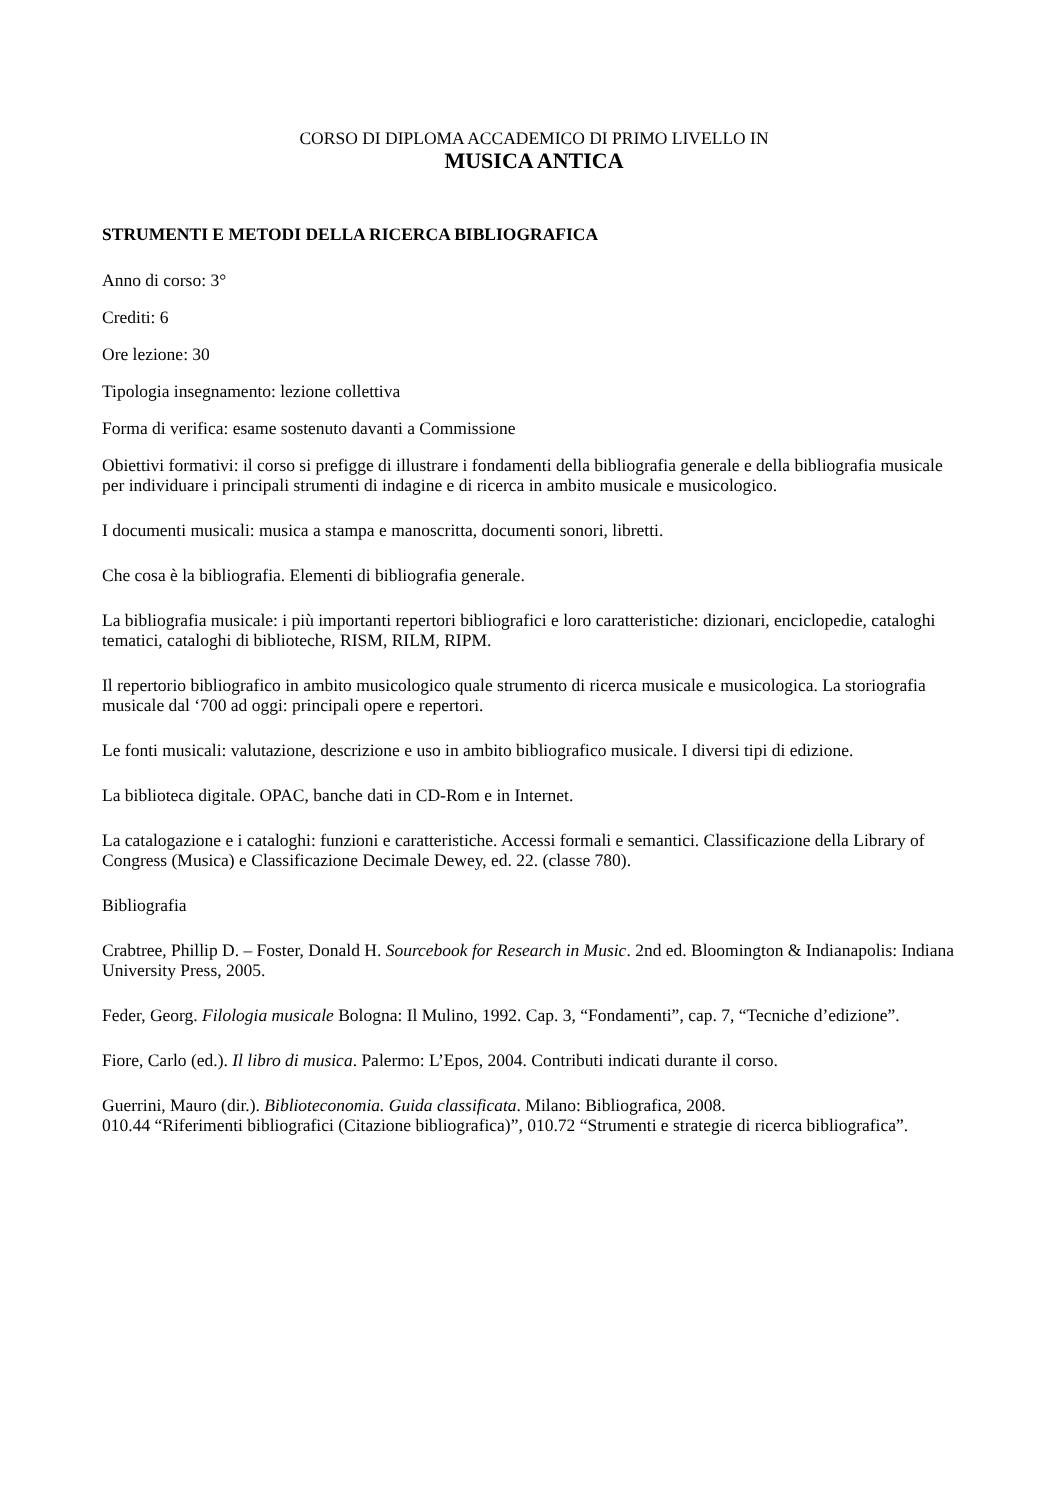CORSO DI DIPLOMA ACCADEMICO DI PRIMO LIVELLO IN
MUSICA ANTICA
STRUMENTI E METODI DELLA RICERCA BIBLIOGRAFICA
Anno di corso: 3°
Crediti: 6
Ore lezione: 30
Tipologia insegnamento: lezione collettiva
Forma di verifica: esame sostenuto davanti a Commissione
Obiettivi formativi: il corso si prefigge di illustrare i fondamenti della bibliografia generale e della bibliografia musicale per individuare i principali strumenti di indagine e di ricerca in ambito musicale e musicologico.
I documenti musicali: musica a stampa e manoscritta, documenti sonori, libretti.
Che cosa è la bibliografia. Elementi di bibliografia generale.
La bibliografia musicale: i più importanti repertori bibliografici e loro caratteristiche: dizionari, enciclopedie, cataloghi tematici, cataloghi di biblioteche, RISM, RILM, RIPM.
Il repertorio bibliografico in ambito musicologico quale strumento di ricerca musicale e musicologica. La storiografia musicale dal ‘700 ad oggi: principali opere e repertori.
Le fonti musicali: valutazione, descrizione e uso in ambito bibliografico musicale. I diversi tipi di edizione.
La biblioteca digitale. OPAC, banche dati in CD-Rom e in Internet.
La catalogazione e i cataloghi: funzioni e caratteristiche. Accessi formali e semantici. Classificazione della Library of Congress (Musica) e Classificazione Decimale Dewey, ed. 22. (classe 780).
Bibliografia
Crabtree, Phillip D. – Foster, Donald H. Sourcebook for Research in Music. 2nd ed. Bloomington & Indianapolis: Indiana University Press, 2005.
Feder, Georg. Filologia musicale Bologna: Il Mulino, 1992. Cap. 3, “Fondamenti”, cap. 7, “Tecniche d’edizione”.
Fiore, Carlo (ed.). Il libro di musica. Palermo: L’Epos, 2004. Contributi indicati durante il corso.
Guerrini, Mauro (dir.). Biblioteconomia. Guida classificata. Milano: Bibliografica, 2008.
010.44 “Riferimenti bibliografici (Citazione bibliografica)”, 010.72 “Strumenti e strategie di ricerca bibliografica”.